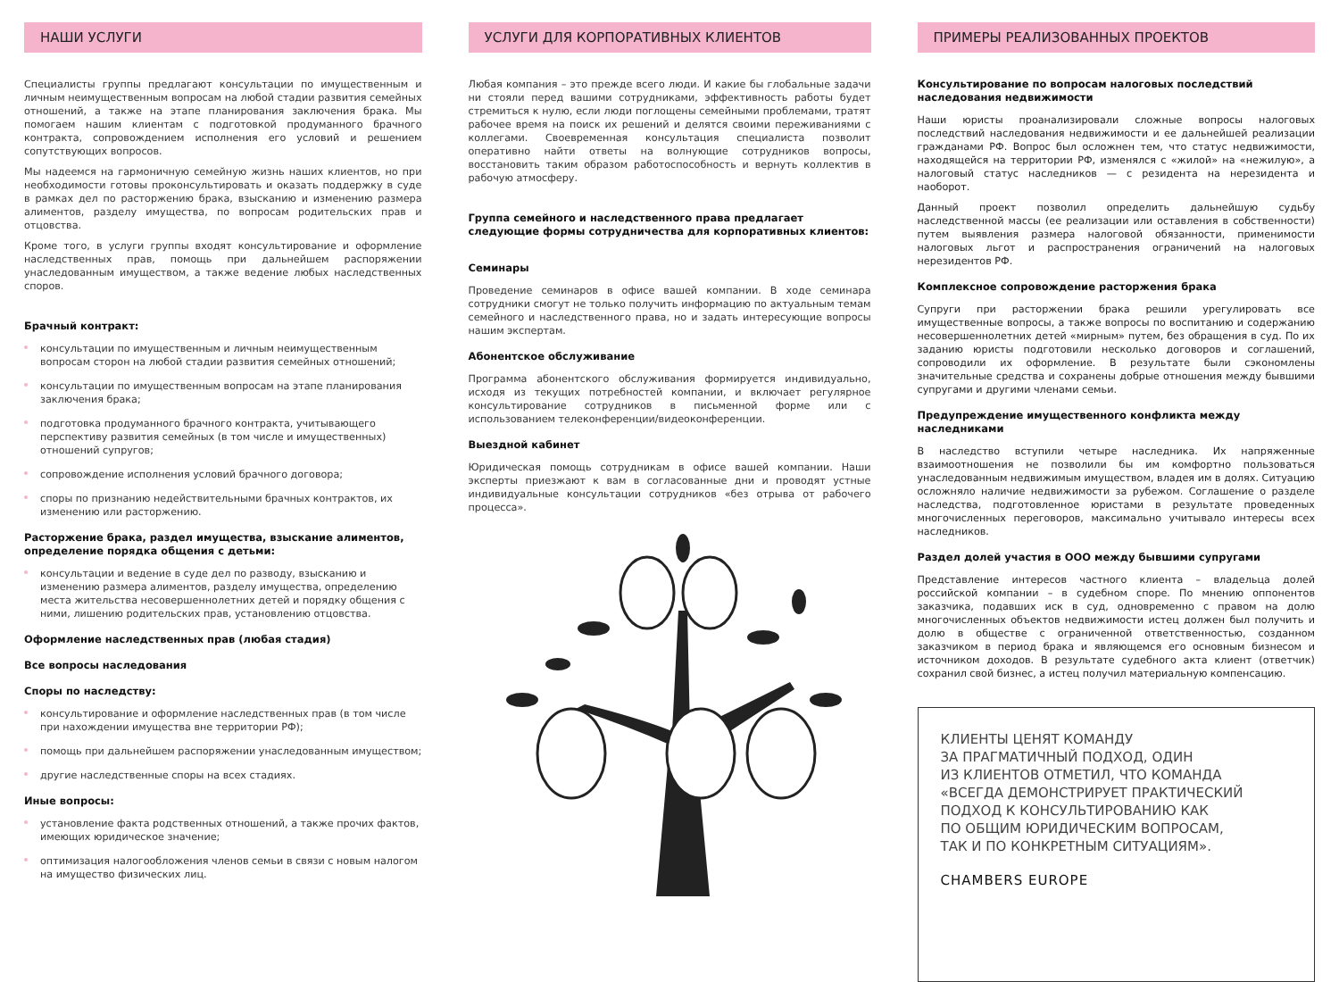НАШИ УСЛУГИ
Специалисты группы предлагают консультации по имущественным и личным неимущественным вопросам на любой стадии развития семейных отношений, а также на этапе планирования заключения брака. Мы помогаем нашим клиентам с подготовкой продуманного брачного контракта, сопровождением исполнения его условий и решением сопутствующих вопросов.
Мы надеемся на гармоничную семейную жизнь наших клиентов, но при необходимости готовы проконсультировать и оказать поддержку в суде в рамках дел по расторжению брака, взысканию и изменению размера алиментов, разделу имущества, по вопросам родительских прав и отцовства.
Кроме того, в услуги группы входят консультирование и оформление наследственных прав, помощь при дальнейшем распоряжении унаследованным имуществом, а также ведение любых наследственных споров.
Брачный контракт:
консультации по имущественным и личным неимущественным вопросам сторон на любой стадии развития семейных отношений;
консультации по имущественным вопросам на этапе планирования заключения брака;
подготовка продуманного брачного контракта, учитывающего перспективу развития семейных (в том числе и имущественных) отношений супругов;
сопровождение исполнения условий брачного договора;
споры по признанию недействительными брачных контрактов, их изменению или расторжению.
Расторжение брака, раздел имущества, взыскание алиментов, определение порядка общения с детьми:
консультации и ведение в суде дел по разводу, взысканию и изменению размера алиментов, разделу имущества, определению места жительства несовершеннолетних детей и порядку общения с ними, лишению родительских прав, установлению отцовства.
Оформление наследственных прав (любая стадия)
Все вопросы наследования
Споры по наследству:
консультирование и оформление наследственных прав (в том числе при нахождении имущества вне территории РФ);
помощь при дальнейшем распоряжении унаследованным имуществом;
другие наследственные споры на всех стадиях.
Иные вопросы:
установление факта родственных отношений, а также прочих фактов, имеющих юридическое значение;
оптимизация налогообложения членов семьи в связи с новым налогом на имущество физических лиц.
УСЛУГИ ДЛЯ КОРПОРАТИВНЫХ КЛИЕНТОВ
Любая компания – это прежде всего люди. И какие бы глобальные задачи ни стояли перед вашими сотрудниками, эффективность работы будет стремиться к нулю, если люди поглощены семейными проблемами, тратят рабочее время на поиск их решений и делятся своими переживаниями с коллегами. Своевременная консультация специалиста позволит оперативно найти ответы на волнующие сотрудников вопросы, восстановить таким образом работоспособность и вернуть коллектив в рабочую атмосферу.
Группа семейного и наследственного права предлагает следующие формы сотрудничества для корпоративных клиентов:
Семинары
Проведение семинаров в офисе вашей компании. В ходе семинара сотрудники смогут не только получить информацию по актуальным темам семейного и наследственного права, но и задать интересующие вопросы нашим экспертам.
Абонентское обслуживание
Программа абонентского обслуживания формируется индивидуально, исходя из текущих потребностей компании, и включает регулярное консультирование сотрудников в письменной форме или с использованием телеконференции/видеоконференции.
Выездной кабинет
Юридическая помощь сотрудникам в офисе вашей компании. Наши эксперты приезжают к вам в согласованные дни и проводят устные индивидуальные консультации сотрудников «без отрыва от рабочего процесса».
ПРИМЕРЫ РЕАЛИЗОВАННЫХ ПРОЕКТОВ
Консультирование по вопросам налоговых последствий наследования недвижимости
Наши юристы проанализировали сложные вопросы налоговых последствий наследования недвижимости и ее дальнейшей реализации гражданами РФ. Вопрос был осложнен тем, что статус недвижимости, находящейся на территории РФ, изменялся с «жилой» на «нежилую», а налоговый статус наследников — с резидента на нерезидента и наоборот.
Данный проект позволил определить дальнейшую судьбу наследственной массы (ее реализации или оставления в собственности) путем выявления размера налоговой обязанности, применимости налоговых льгот и распространения ограничений на налоговых нерезидентов РФ.
Комплексное сопровождение расторжения брака
Супруги при расторжении брака решили урегулировать все имущественные вопросы, а также вопросы по воспитанию и содержанию несовершеннолетних детей «мирным» путем, без обращения в суд. По их заданию юристы подготовили несколько договоров и соглашений, сопроводили их оформление. В результате были сэкономлены значительные средства и сохранены добрые отношения между бывшими супругами и другими членами семьи.
Предупреждение имущественного конфликта между наследниками
В наследство вступили четыре наследника. Их напряженные взаимоотношения не позволили бы им комфортно пользоваться унаследованным недвижимым имуществом, владея им в долях. Ситуацию осложняло наличие недвижимости за рубежом. Соглашение о разделе наследства, подготовленное юристами в результате проведенных многочисленных переговоров, максимально учитывало интересы всех наследников.
Раздел долей участия в ООО между бывшими супругами
Представление интересов частного клиента – владельца долей российской компании – в судебном споре. По мнению оппонентов заказчика, подавших иск в суд, одновременно с правом на долю многочисленных объектов недвижимости истец должен был получить и долю в обществе с ограниченной ответственностью, созданном заказчиком в период брака и являющемся его основным бизнесом и источником доходов. В результате судебного акта клиент (ответчик) сохранил свой бизнес, а истец получил материальную компенсацию.
КЛИЕНТЫ ЦЕНЯТ КОМАНДУ
ЗА ПРАГМАТИЧНЫЙ ПОДХОД, ОДИН
ИЗ КЛИЕНТОВ ОТМЕТИЛ, ЧТО КОМАНДА
«ВСЕГДА ДЕМОНСТРИРУЕТ ПРАКТИЧЕСКИЙ
ПОДХОД К КОНСУЛЬТИРОВАНИЮ КАК
ПО ОБЩИМ ЮРИДИЧЕСКИМ ВОПРОСАМ,
ТАК И ПО КОНКРЕТНЫМ СИТУАЦИЯМ».
CHAMBERS EUROPE